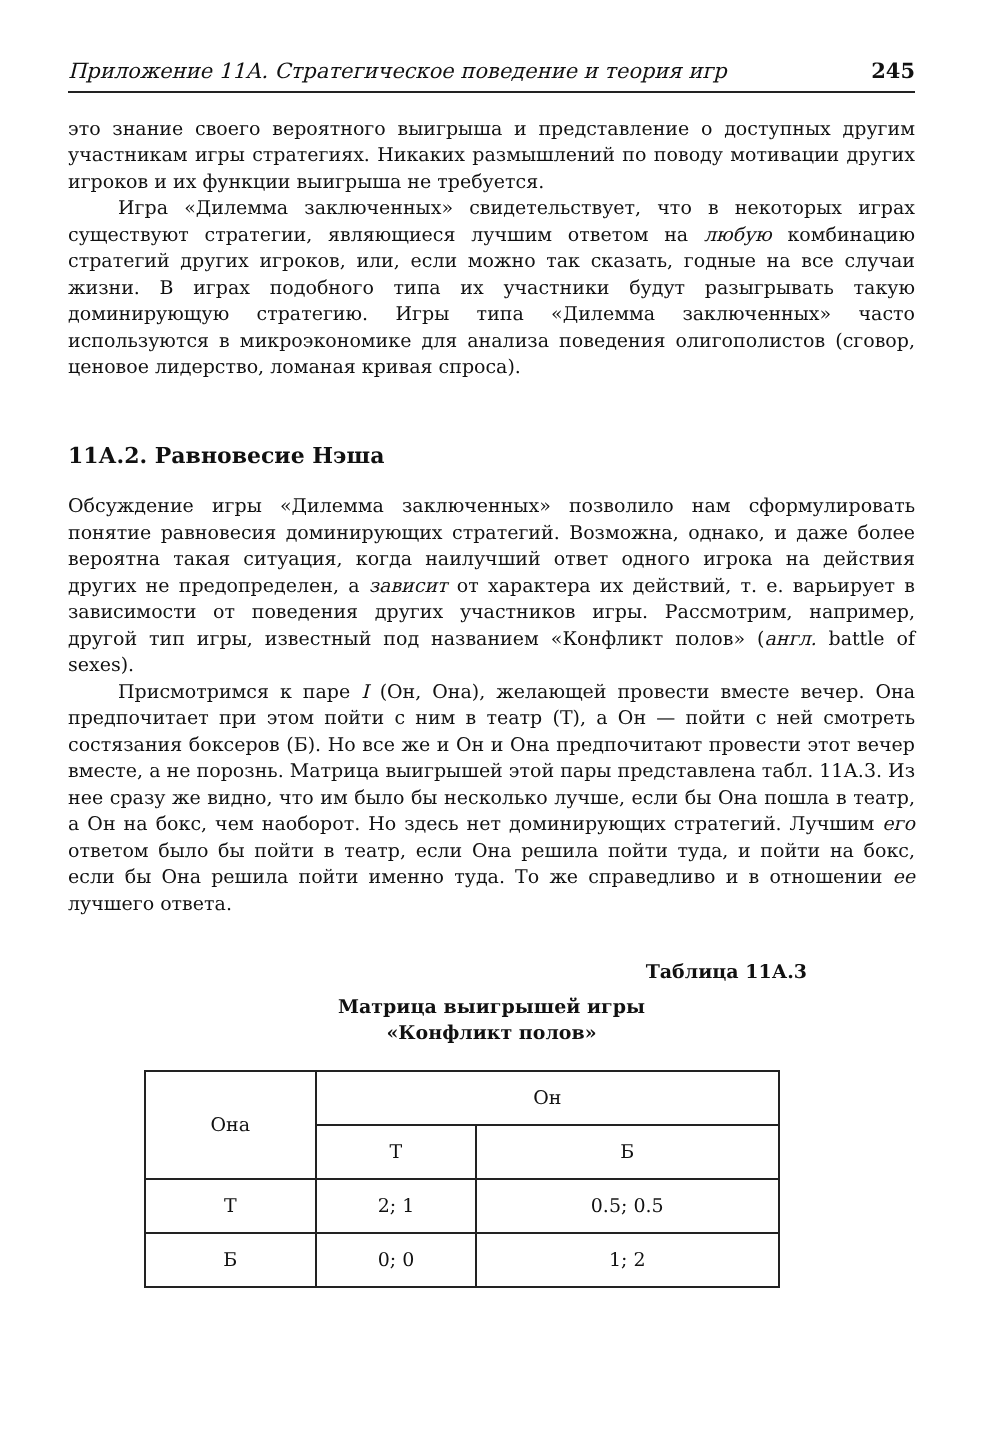Приложение 11А. Стратегическое поведение и теория игр 245
это знание своего вероятного выигрыша и представление о доступных другим участникам игры стратегиях. Никаких размышлений по поводу мотивации других игроков и их функции выигрыша не требуется.
Игра «Дилемма заключенных» свидетельствует, что в некоторых играх существуют стратегии, являющиеся лучшим ответом на любую комбинацию стратегий других игроков, или, если можно так сказать, годные на все случаи жизни. В играх подобного типа их участники будут разыгрывать такую доминирующую стратегию. Игры типа «Дилемма заключенных» часто используются в микроэкономике для анализа поведения олигополистов (сговор, ценовое лидерство, ломаная кривая спроса).
11А.2. Равновесие Нэша
Обсуждение игры «Дилемма заключенных» позволило нам сформулировать понятие равновесия доминирующих стратегий. Возможна, однако, и даже более вероятна такая ситуация, когда наилучший ответ одного игрока на действия других не предопределен, а зависит от характера их действий, т. е. варьирует в зависимости от поведения других участников игры. Рассмотрим, например, другой тип игры, известный под названием «Конфликт полов» (англ. battle of sexes).
Присмотримся к паре I (Он, Она), желающей провести вместе вечер. Она предпочитает при этом пойти с ним в театр (Т), а Он — пойти с ней смотреть состязания боксеров (Б). Но все же и Он и Она предпочитают провести этот вечер вместе, а не порознь. Матрица выигрышей этой пары представлена табл. 11А.3. Из нее сразу же видно, что им было бы несколько лучше, если бы Она пошла в театр, а Он на бокс, чем наоборот. Но здесь нет доминирующих стратегий. Лучшим его ответом было бы пойти в театр, если Она решила пойти туда, и пойти на бокс, если бы Она решила пойти именно туда. То же справедливо и в отношении ее лучшего ответа.
Таблица 11А.3
Матрица выигрышей игры
«Конфликт полов»
| Она | Он | |
| --- | --- | --- |
| | Т | Б |
| Т | 2; 1 | 0.5; 0.5 |
| Б | 0; 0 | 1; 2 |